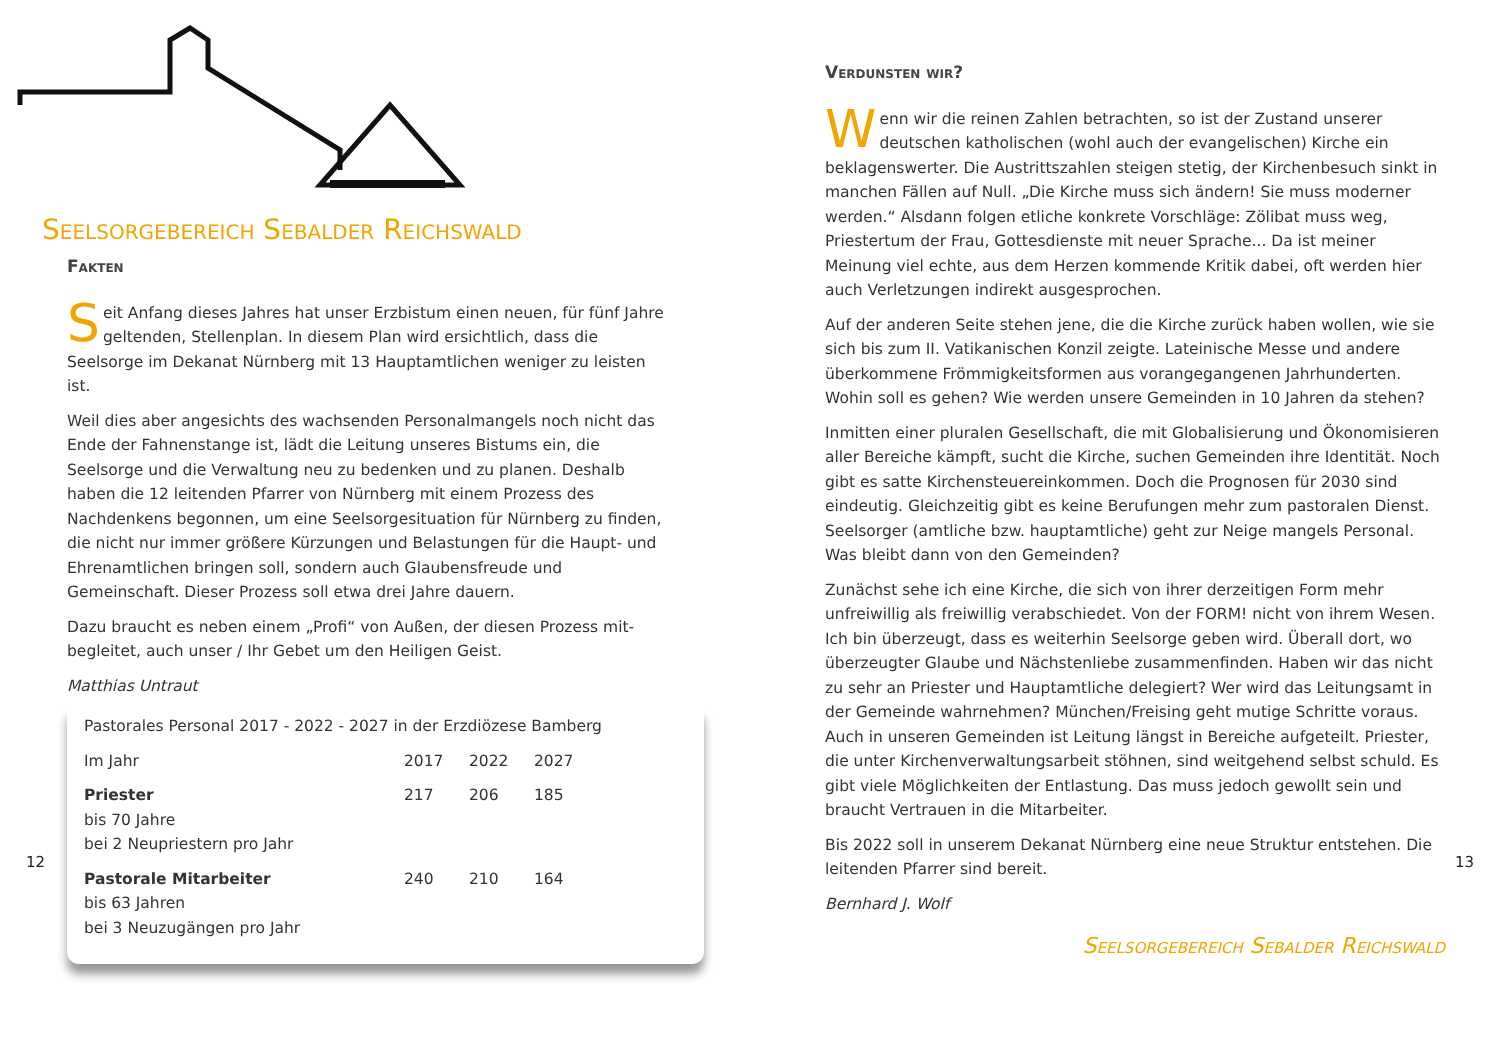Seelsorgebereich Sebalder Reichswald
Fakten
Seit Anfang dieses Jahres hat unser Erzbistum einen neuen, für fünf Jahre geltenden, Stellenplan. In diesem Plan wird ersichtlich, dass die Seelsorge im Dekanat Nürnberg mit 13 Hauptamtlichen weniger zu leisten ist.
Weil dies aber angesichts des wachsenden Personalmangels noch nicht das Ende der Fahnenstange ist, lädt die Leitung unseres Bistums ein, die Seelsorge und die Verwaltung neu zu bedenken und zu planen. Deshalb haben die 12 leitenden Pfarrer von Nürnberg mit einem Prozess des Nachdenkens begonnen, um eine Seelsorgesituation für Nürnberg zu finden, die nicht nur immer größere Kürzungen und Belastungen für die Haupt- und Ehrenamtlichen bringen soll, sondern auch Glaubensfreude und Gemeinschaft. Dieser Prozess soll etwa drei Jahre dauern.
Dazu braucht es neben einem „Profi“ von Außen, der diesen Prozess mit­begleitet, auch unser / Ihr Gebet um den Heiligen Geist.
Matthias Untraut
Pastorales Personal 2017 - 2022 - 2027 in der Erzdiözese Bamberg
| Im Jahr | 2017 | 2022 | 2027 |
| Priester bis 70 Jahre bei 2 Neupriestern pro Jahr | 217 | 206 | 185 |
| Pastorale Mitarbeiter bis 63 Jahren bei 3 Neuzugängen pro Jahr | 240 | 210 | 164 |
12
Verdunsten wir?
Wenn wir die reinen Zahlen betrachten, so ist der Zustand unserer deutschen katholischen (wohl auch der evangelischen) Kirche ein beklagenswerter. Die Austrittszahlen steigen stetig, der Kirchenbesuch sinkt in manchen Fällen auf Null. „Die Kirche muss sich ändern! Sie muss moderner werden.“ Alsdann folgen etliche konkrete Vorschläge: Zölibat muss weg, Priestertum der Frau, Gottesdienste mit neuer Sprache... Da ist meiner Meinung viel echte, aus dem Herzen kommende Kritik dabei, oft werden hier auch Verletzungen indirekt ausgesprochen.
Auf der anderen Seite stehen jene, die die Kirche zurück haben wollen, wie sie sich bis zum II. Vatikanischen Konzil zeigte. Lateinische Messe und andere überkommene Frömmigkeitsformen aus vorangegangenen Jahrhunderten. Wohin soll es gehen? Wie werden unsere Gemeinden in 10 Jahren da stehen?
Inmitten einer pluralen Gesellschaft, die mit Globalisierung und Ökono­misieren aller Bereiche kämpft, sucht die Kirche, suchen Gemeinden ihre Identität. Noch gibt es satte Kirchensteuereinkommen. Doch die Progno­sen für 2030 sind eindeutig. Gleichzeitig gibt es keine Berufungen mehr zum pastoralen Dienst. Seelsorger (amtliche bzw. hauptamtliche) geht zur Neige mangels Personal. Was bleibt dann von den Gemeinden?
Zunächst sehe ich eine Kirche, die sich von ihrer derzeitigen Form mehr unfreiwillig als freiwillig verabschiedet. Von der FORM! nicht von ihrem Wesen. Ich bin überzeugt, dass es weiterhin Seelsorge geben wird. Überall dort, wo überzeugter Glaube und Nächstenliebe zusammenfinden. Haben wir das nicht zu sehr an Priester und Hauptamtliche delegiert? Wer wird das Leitungsamt in der Gemeinde wahrnehmen? München/Freising geht mutige Schritte voraus. Auch in unseren Gemeinden ist Leitung längst in Bereiche aufgeteilt. Priester, die unter Kirchenverwaltungsarbeit stöhnen, sind weitgehend selbst schuld. Es gibt viele Möglichkeiten der Entlastung. Das muss jedoch gewollt sein und braucht Vertrauen in die Mitarbeiter.
Bis 2022 soll in unserem Dekanat Nürnberg eine neue Struktur entstehen. Die leitenden Pfarrer sind bereit.
Bernhard J. Wolf
Seelsorgebereich Sebalder Reichswald
13